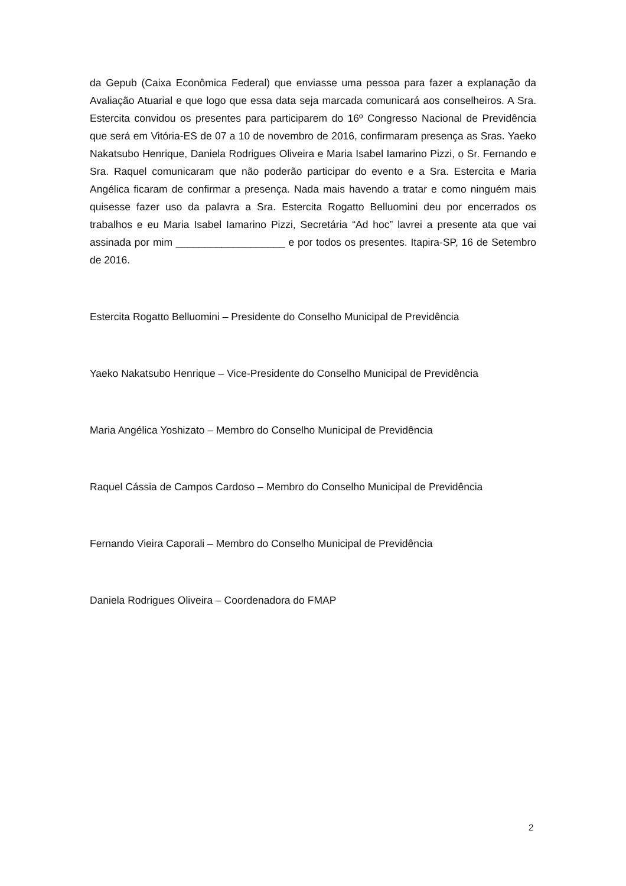da Gepub (Caixa Econômica Federal) que enviasse uma pessoa para fazer a explanação da Avaliação Atuarial e que logo que essa data seja marcada comunicará aos conselheiros. A Sra. Estercita convidou os presentes para participarem do 16º Congresso Nacional de Previdência que será em Vitória-ES de 07 a 10 de novembro de 2016, confirmaram presença as Sras. Yaeko Nakatsubo Henrique, Daniela Rodrigues Oliveira e Maria Isabel Iamarino Pizzi, o Sr. Fernando e Sra. Raquel comunicaram que não poderão participar do evento e a Sra. Estercita e Maria Angélica ficaram de confirmar a presença. Nada mais havendo a tratar e como ninguém mais quisesse fazer uso da palavra a Sra. Estercita Rogatto Belluomini deu por encerrados os trabalhos e eu Maria Isabel Iamarino Pizzi, Secretária “Ad hoc” lavrei a presente ata que vai assinada por mim ___________________ e por todos os presentes. Itapira-SP, 16 de Setembro de 2016.
Estercita Rogatto Belluomini – Presidente do Conselho Municipal de Previdência
Yaeko Nakatsubo Henrique – Vice-Presidente do Conselho Municipal de Previdência
Maria Angélica Yoshizato – Membro do Conselho Municipal de Previdência
Raquel Cássia de Campos Cardoso – Membro do Conselho Municipal de Previdência
Fernando Vieira Caporali – Membro do Conselho Municipal de Previdência
Daniela Rodrigues Oliveira – Coordenadora do FMAP
2